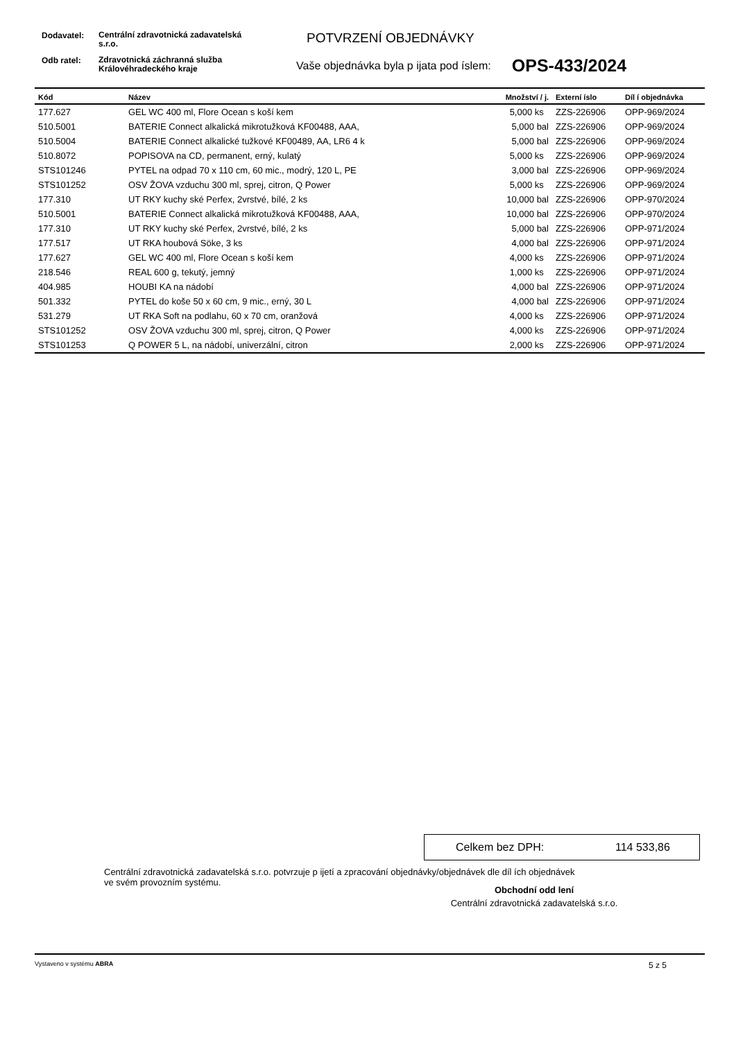Dodavatel:
Centrální zdravotnická zadavatelská s.r.o.
POTVRZENÍ OBJEDNÁVKY
Odb ratel:
Zdravotnická záchranná služba Královéhradeckého kraje
Vaše objednávka byla p ijata pod íslem:
OPS-433/2024
| Kód | Název | Množství / j. | Externí íslo | Díl í objednávka |
| --- | --- | --- | --- | --- |
| 177.627 | GEL WC 400 ml, Flore Ocean s koší kem | 5,000 ks | ZZS-226906 | OPP-969/2024 |
| 510.5001 | BATERIE Connect alkalická mikrotužková KF00488, AAA, | 5,000 bal | ZZS-226906 | OPP-969/2024 |
| 510.5004 | BATERIE Connect alkalické tužkové KF00489, AA, LR6 4 k | 5,000 bal | ZZS-226906 | OPP-969/2024 |
| 510.8072 | POPISOVA na CD, permanent, erný, kulatý | 5,000 ks | ZZS-226906 | OPP-969/2024 |
| STS101246 | PYTEL na odpad 70 x 110 cm, 60 mic., modrý, 120 L, PE | 3,000 bal | ZZS-226906 | OPP-969/2024 |
| STS101252 | OSV ŽOVA vzduchu 300 ml, sprej, citron, Q Power | 5,000 ks | ZZS-226906 | OPP-969/2024 |
| 177.310 | UT RKY kuchy ské Perfex, 2vrstvé, bílé, 2 ks | 10,000 bal | ZZS-226906 | OPP-970/2024 |
| 510.5001 | BATERIE Connect alkalická mikrotužková KF00488, AAA, | 10,000 bal | ZZS-226906 | OPP-970/2024 |
| 177.310 | UT RKY kuchy ské Perfex, 2vrstvé, bílé, 2 ks | 5,000 bal | ZZS-226906 | OPP-971/2024 |
| 177.517 | UT RKA houbová Söke, 3 ks | 4,000 bal | ZZS-226906 | OPP-971/2024 |
| 177.627 | GEL WC 400 ml, Flore Ocean s koší kem | 4,000 ks | ZZS-226906 | OPP-971/2024 |
| 218.546 | REAL 600 g, tekutý, jemný | 1,000 ks | ZZS-226906 | OPP-971/2024 |
| 404.985 | HOUBI KA na nádobí | 4,000 bal | ZZS-226906 | OPP-971/2024 |
| 501.332 | PYTEL do koše 50 x 60 cm, 9 mic., erný, 30 L | 4,000 bal | ZZS-226906 | OPP-971/2024 |
| 531.279 | UT RKA Soft na podlahu, 60 x 70 cm, oranžová | 4,000 ks | ZZS-226906 | OPP-971/2024 |
| STS101252 | OSV ŽOVA vzduchu 300 ml, sprej, citron, Q Power | 4,000 ks | ZZS-226906 | OPP-971/2024 |
| STS101253 | Q POWER 5 L, na nádobí, univerzální, citron | 2,000 ks | ZZS-226906 | OPP-971/2024 |
Celkem bez DPH: 114 533,86
Centrální zdravotnická zadavatelská s.r.o. potvrzuje p ijetí a zpracování objednávky/objednávek dle díl ích objednávek
ve svém provozním systému.
Obchodní odd lení
Centrální zdravotnická zadavatelská s.r.o.
Vystaveno v systému ABRA 5 z 5